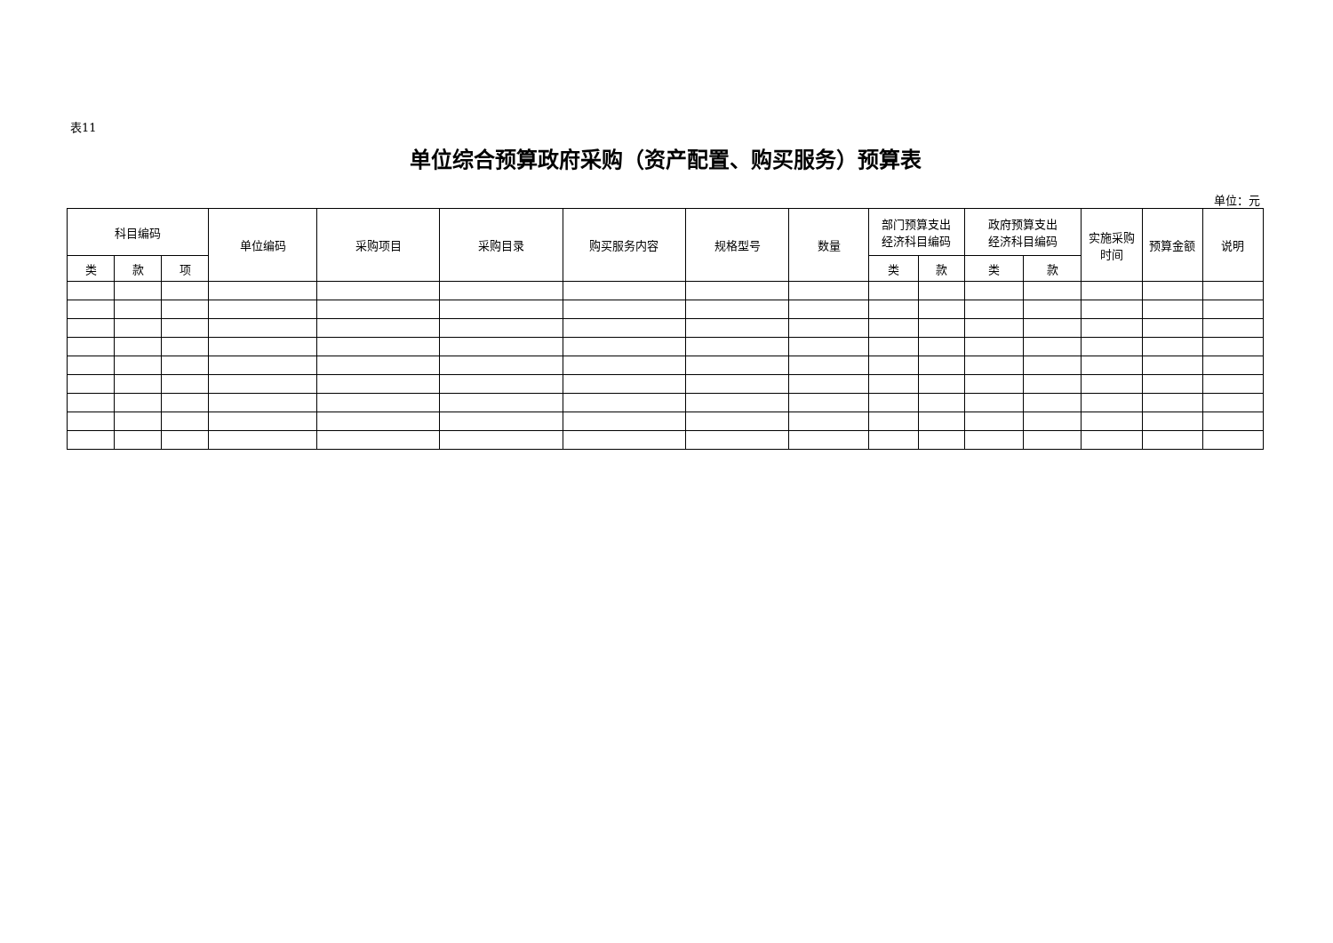表11
单位综合预算政府采购（资产配置、购买服务）预算表
单位：元
| 科目编码 | | | 单位编码 | 采购项目 | 采购目录 | 购买服务内容 | 规格型号 | 数量 | 部门预算支出 经济科目编码 | | 政府预算支出 经济科目编码 | | 实施采购 时间 | 预算金额 | 说明 |
| --- | --- | --- | --- | --- | --- | --- | --- | --- | --- | --- | --- | --- | --- | --- | --- |
| 类 | 款 | 项 | | | | | | | 类 | 款 | 类 | 款 | | | |